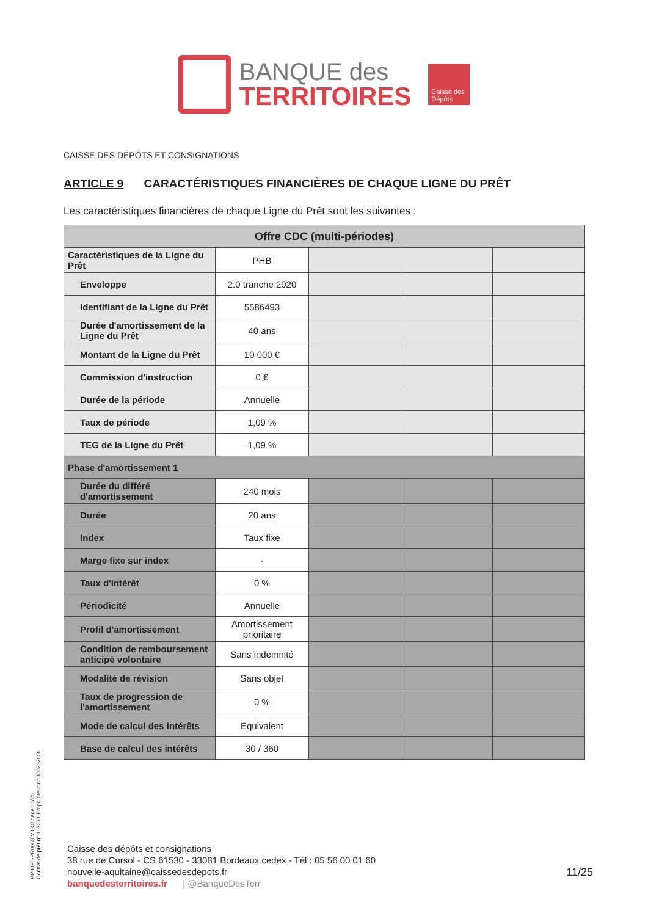BANQUE des
TERRITOIRES
Caisse des Dépôts
CAISSE DES DÉPÔTS ET CONSIGNATIONS
ARTICLE 9 CARACTÉRISTIQUES FINANCIÈRES DE CHAQUE LIGNE DU PRÊT
Les caractéristiques financières de chaque Ligne du Prêt sont les suivantes :
| Offre CDC (multi-périodes) | | | | |
| --- | --- | --- | --- | --- |
| Caractéristiques de la Ligne du Prêt | PHB | | | |
| Enveloppe | 2.0 tranche 2020 | | | |
| Identifiant de la Ligne du Prêt | 5586493 | | | |
| Durée d'amortissement de la Ligne du Prêt | 40 ans | | | |
| Montant de la Ligne du Prêt | 10 000 € | | | |
| Commission d'instruction | 0 € | | | |
| Durée de la période | Annuelle | | | |
| Taux de période | 1,09 % | | | |
| TEG de la Ligne du Prêt | 1,09 % | | | |
| Phase d'amortissement 1 | | | | |
| Durée du différé d'amortissement | 240 mois | | | |
| Durée | 20 ans | | | |
| Index | Taux fixe | | | |
| Marge fixe sur index | - | | | |
| Taux d'intérêt | 0 % | | | |
| Périodicité | Annuelle | | | |
| Profil d'amortissement | Amortissement prioritaire | | | |
| Condition de remboursement anticipé volontaire | Sans indemnité | | | |
| Modalité de révision | Sans objet | | | |
| Taux de progression de l'amortissement | 0 % | | | |
| Mode de calcul des intérêts | Equivalent | | | |
| Base de calcul des intérêts | 30 / 360 | | | |
PR0090-PR0068 V3.48 page 11/25
Contrat de prêt n° 157371 Emprunteur n° 000207858
Caisse des dépôts et consignations
38 rue de Cursol - CS 61530 - 33081 Bordeaux cedex - Tél : 05 56 00 01 60
nouvelle-aquitaine@caissedesdepots.fr
banquedesterritoires.fr | @BanqueDesTerr
11/25